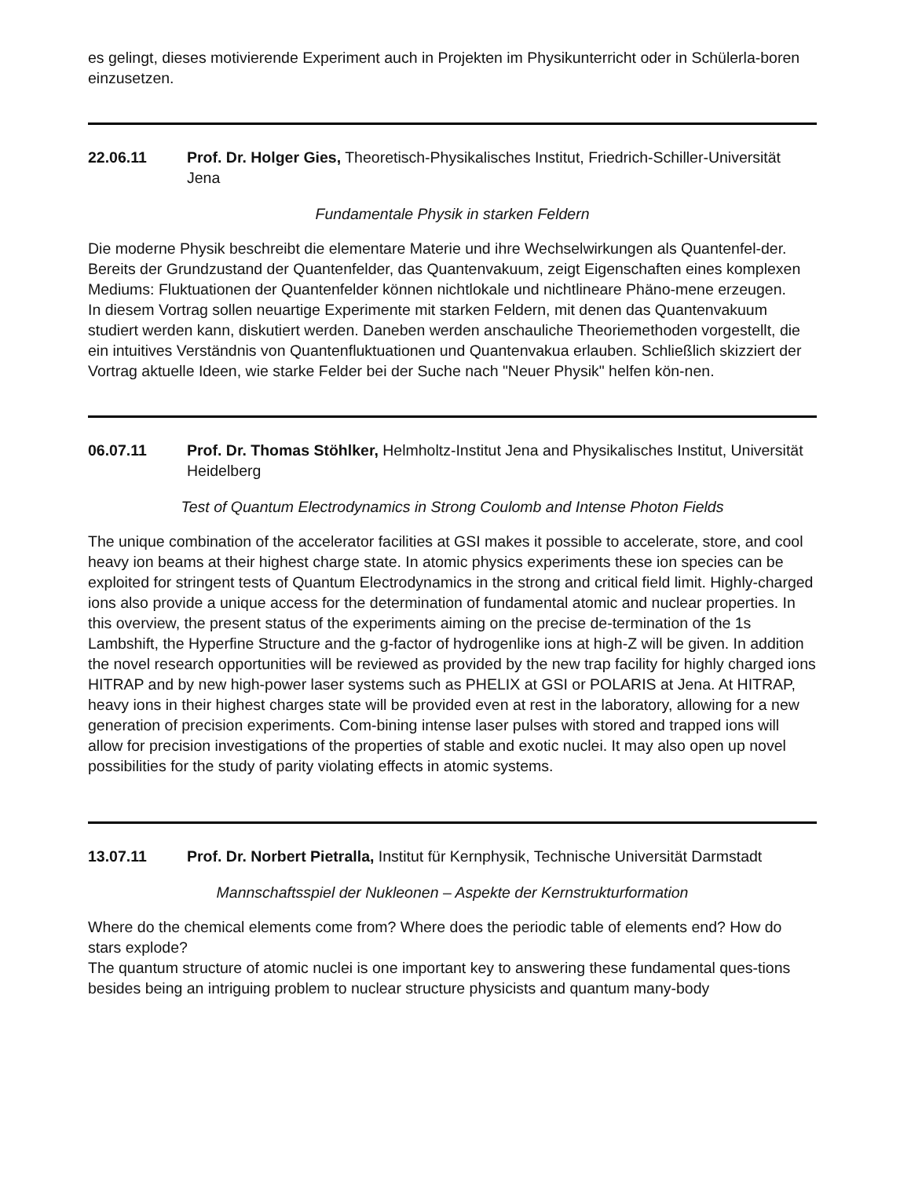es gelingt, dieses motivierende Experiment auch in Projekten im Physikunterricht oder in Schülerla-boren einzusetzen.
22.06.11 Prof. Dr. Holger Gies, Theoretisch-Physikalisches Institut, Friedrich-Schiller-Universität Jena
Fundamentale Physik in starken Feldern
Die moderne Physik beschreibt die elementare Materie und ihre Wechselwirkungen als Quantenfel-der. Bereits der Grundzustand der Quantenfelder, das Quantenvakuum, zeigt Eigenschaften eines komplexen Mediums: Fluktuationen der Quantenfelder können nichtlokale und nichtlineare Phäno-mene erzeugen.
In diesem Vortrag sollen neuartige Experimente mit starken Feldern, mit denen das Quantenvakuum studiert werden kann, diskutiert werden. Daneben werden anschauliche Theoriemethoden vorgestellt, die ein intuitives Verständnis von Quantenfluktuationen und Quantenvakua erlauben. Schließlich skizziert der Vortrag aktuelle Ideen, wie starke Felder bei der Suche nach "Neuer Physik" helfen kön-nen.
06.07.11 Prof. Dr. Thomas Stöhlker, Helmholtz-Institut Jena and Physikalisches Institut, Universität Heidelberg
Test of Quantum Electrodynamics in Strong Coulomb and Intense Photon Fields
The unique combination of the accelerator facilities at GSI makes it possible to accelerate, store, and cool heavy ion beams at their highest charge state. In atomic physics experiments these ion species can be exploited for stringent tests of Quantum Electrodynamics in the strong and critical field limit. Highly-charged ions also provide a unique access for the determination of fundamental atomic and nuclear properties. In this overview, the present status of the experiments aiming on the precise de-termination of the 1s Lambshift, the Hyperfine Structure and the g-factor of hydrogenlike ions at high-Z will be given. In addition the novel research opportunities will be reviewed as provided by the new trap facility for highly charged ions HITRAP and by new high-power laser systems such as PHELIX at GSI or POLARIS at Jena. At HITRAP, heavy ions in their highest charges state will be provided even at rest in the laboratory, allowing for a new generation of precision experiments. Com-bining intense laser pulses with stored and trapped ions will allow for precision investigations of the properties of stable and exotic nuclei. It may also open up novel possibilities for the study of parity violating effects in atomic systems.
13.07.11 Prof. Dr. Norbert Pietralla, Institut für Kernphysik, Technische Universität Darmstadt
Mannschaftsspiel der Nukleonen – Aspekte der Kernstrukturformation
Where do the chemical elements come from? Where does the periodic table of elements end? How do stars explode?
The quantum structure of atomic nuclei is one important key to answering these fundamental ques-tions besides being an intriguing problem to nuclear structure physicists and quantum many-body